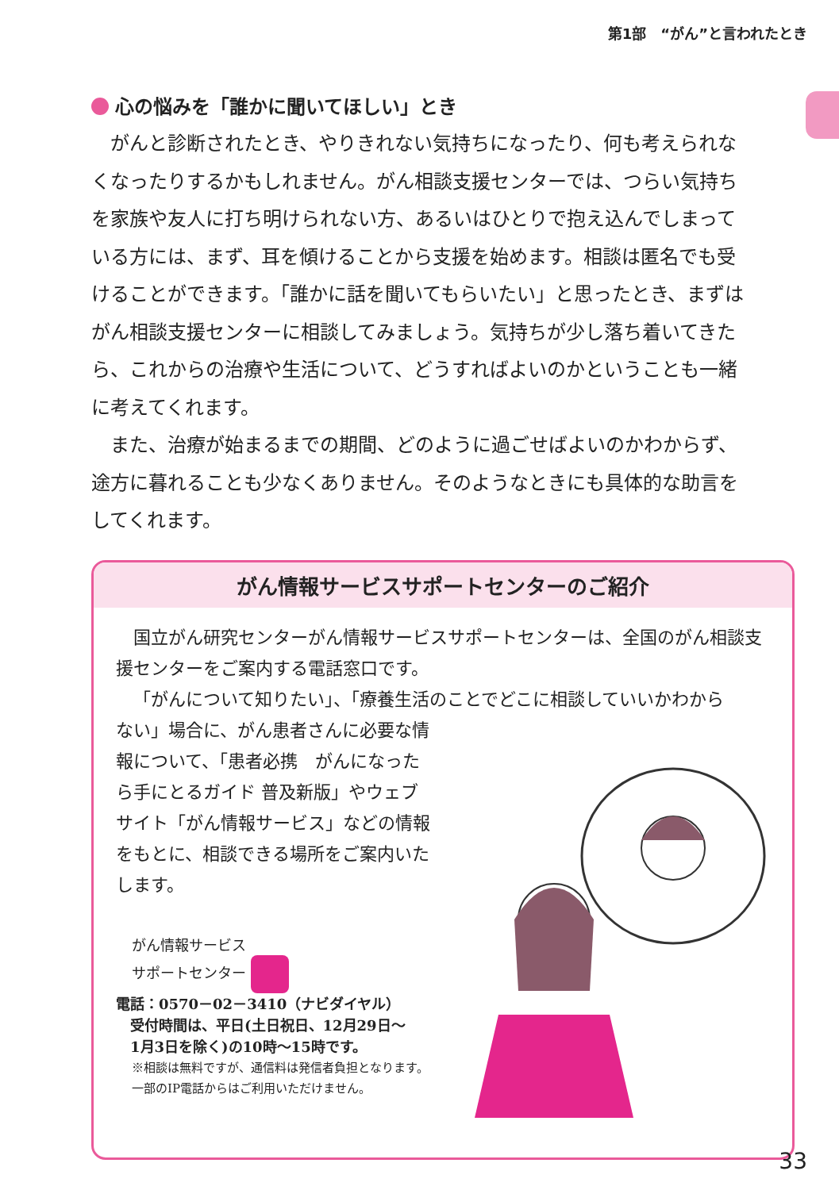第1部　“がん”と言われたとき
心の悩みを「誰かに聞いてほしい」とき
がんと診断されたとき、やりきれない気持ちになったり、何も考えられなくなったりするかもしれません。がん相談支援センターでは、つらい気持ちを家族や友人に打ち明けられない方、あるいはひとりで抱え込んでしまっている方には、まず、耳を傾けることから支援を始めます。相談は匿名でも受けることができます。「誰かに話を聞いてもらいたい」と思ったとき、まずはがん相談支援センターに相談してみましょう。気持ちが少し落ち着いてきたら、これからの治療や生活について、どうすればよいのかということも一緒に考えてくれます。
また、治療が始まるまでの期間、どのように過ごせばよいのかわからず、途方に暮れることも少なくありません。そのようなときにも具体的な助言をしてくれます。
がん情報サービスサポートセンターのご紹介
国立がん研究センターがん情報サービスサポートセンターは、全国のがん相談支援センターをご案内する電話窓口です。
「がんについて知りたい」、「療養生活のことでどこに相談していいかわから
ない」場合に、がん患者さんに必要な情報について、「患者必携　がんになったら手にとるガイド 普及新版」やウェブサイト「がん情報サービス」などの情報をもとに、相談できる場所をご案内いたします。
がん情報サービス
サポートセンター
電話：0570－02－3410（ナビダイヤル）
　受付時間は、平日(土日祝日、12月29日～
　1月3日を除く)の10時～15時です。
※相談は無料ですが、通信料は発信者負担となります。一部のIP電話からはご利用いただけません。
33